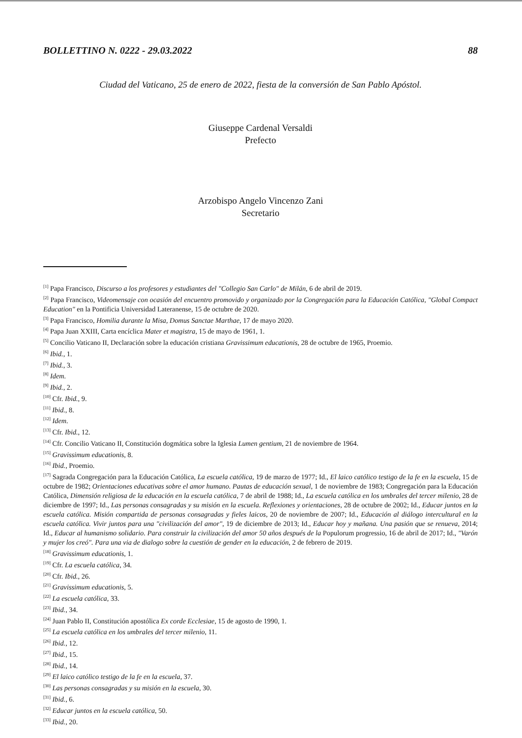BOLLETTINO N. 0222 - 29.03.2022 88
Ciudad del Vaticano, 25 de enero de 2022, fiesta de la conversión de San Pablo Apóstol.
Giuseppe Cardenal Versaldi
Prefecto
Arzobispo Angelo Vincenzo Zani
Secretario
<sup>[1]</sup> Papa Francisco, Discurso a los profesores y estudiantes del "Collegio San Carlo" de Milán, 6 de abril de 2019.
<sup>[2]</sup> Papa Francisco, Videomensaje con ocasión del encuentro promovido y organizado por la Congregación para la Educación Católica, "Global Compact Education" en la Pontificia Universidad Lateranense, 15 de octubre de 2020.
<sup>[3]</sup> Papa Francisco, Homilia durante la Misa, Domus Sanctae Marthae, 17 de mayo 2020.
<sup>[4]</sup> Papa Juan XXIII, Carta encíclica Mater et magistra, 15 de mayo de 1961, 1.
<sup>[5]</sup> Concilio Vaticano II, Declaración sobre la educación cristiana Gravissimum educationis, 28 de octubre de 1965, Proemio.
<sup>[6]</sup> Ibid., 1.
<sup>[7]</sup> Ibid., 3.
<sup>[8]</sup> Idem.
<sup>[9]</sup> Ibid., 2.
<sup>[10]</sup> Cfr. Ibid., 9.
<sup>[11]</sup> Ibid., 8.
<sup>[12]</sup> Idem.
<sup>[13]</sup> Cfr. Ibid., 12.
<sup>[14]</sup> Cfr. Concilio Vaticano II, Constitución dogmática sobre la Iglesia Lumen gentium, 21 de noviembre de 1964.
<sup>[15]</sup> Gravissimum educationis, 8.
<sup>[16]</sup> Ibid., Proemio.
<sup>[17]</sup> Sagrada Congregación para la Educación Católica, La escuela católica, 19 de marzo de 1977; Id., El laico católico testigo de la fe en la escuela, 15 de octubre de 1982; Orientaciones educativas sobre el amor humano. Pautas de educación sexual, 1 de noviembre de 1983; Congregación para la Educación Católica, Dimensión religiosa de la educación en la escuela católica, 7 de abril de 1988; Id., La escuela católica en los umbrales del tercer milenio, 28 de diciembre de 1997; Id., Las personas consagradas y su misión en la escuela. Reflexiones y orientaciones, 28 de octubre de 2002; Id., Educar juntos en la escuela católica. Misión compartida de personas consagradas y fieles laicos, 20 de noviembre de 2007; Id., Educación al diálogo intercultural en la escuela católica. Vivir juntos para una "civilización del amor", 19 de diciembre de 2013; Id., Educar hoy y mañana. Una pasión que se renueva, 2014; Id., Educar al humanismo solidario. Para construir la civilización del amor 50 años después de la Populorum progressio, 16 de abril de 2017; Id., "Varón y mujer los creó". Para una via de dialogo sobre la cuestión de gender en la educación, 2 de febrero de 2019.
<sup>[18]</sup> Gravissimum educationis, 1.
<sup>[19]</sup> Cfr. La escuela católica, 34.
<sup>[20]</sup> Cfr. Ibid., 26.
<sup>[21]</sup> Gravissimum educationis, 5.
<sup>[22]</sup> La escuela católica, 33.
<sup>[23]</sup> Ibid., 34.
<sup>[24]</sup> Juan Pablo II, Constitución apostólica Ex corde Ecclesiae, 15 de agosto de 1990, 1.
<sup>[25]</sup> La escuela católica en los umbrales del tercer milenio, 11.
<sup>[26]</sup> Ibid., 12.
<sup>[27]</sup> Ibid., 15.
<sup>[28]</sup> Ibid., 14.
<sup>[29]</sup> El laico católico testigo de la fe en la escuela, 37.
<sup>[30]</sup> Las personas consagradas y su misión en la escuela, 30.
<sup>[31]</sup> Ibid., 6.
<sup>[32]</sup> Educar juntos en la escuela católica, 50.
<sup>[33]</sup> Ibid., 20.